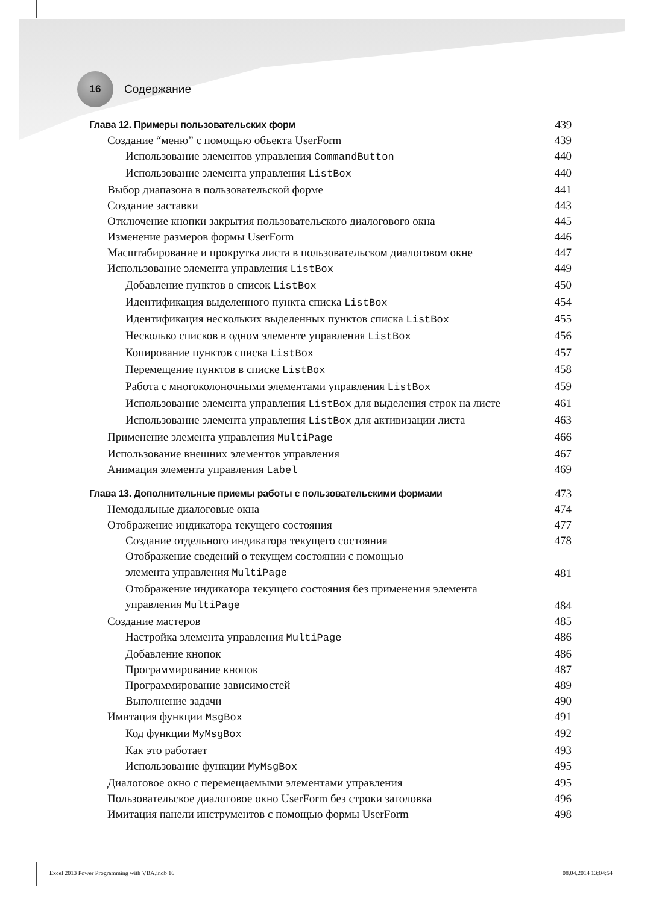16
Содержание
Глава 12. Примеры пользовательских форм 439
Создание “меню” с помощью объекта UserForm 439
Использование элементов управления CommandButton 440
Использование элемента управления ListBox 440
Выбор диапазона в пользовательской форме 441
Создание заставки 443
Отключение кнопки закрытия пользовательского диалогового окна 445
Изменение размеров формы UserForm 446
Масштабирование и прокрутка листа в пользовательском диалоговом окне 447
Использование элемента управления ListBox 449
Добавление пунктов в список ListBox 450
Идентификация выделенного пункта списка ListBox 454
Идентификация нескольких выделенных пунктов списка ListBox 455
Несколько списков в одном элементе управления ListBox 456
Копирование пунктов списка ListBox 457
Перемещение пунктов в списке ListBox 458
Работа с многоколоночными элементами управления ListBox 459
Использование элемента управления ListBox для выделения строк на листе 461
Использование элемента управления ListBox для активизации листа 463
Применение элемента управления MultiPage 466
Использование внешних элементов управления 467
Анимация элемента управления Label 469
Глава 13. Дополнительные приемы работы с пользовательскими формами 473
Немодальные диалоговые окна 474
Отображение индикатора текущего состояния 477
Создание отдельного индикатора текущего состояния 478
Отображение сведений о текущем состоянии с помощью
элемента управления MultiPage 481
Отображение индикатора текущего состояния без применения элемента
управления MultiPage 484
Создание мастеров 485
Настройка элемента управления MultiPage 486
Добавление кнопок 486
Программирование кнопок 487
Программирование зависимостей 489
Выполнение задачи 490
Имитация функции MsgBox 491
Код функции MyMsgBox 492
Как это работает 493
Использование функции MyMsgBox 495
Диалоговое окно с перемещаемыми элементами управления 495
Пользовательское диалоговое окно UserForm без строки заголовка 496
Имитация панели инструментов с помощью формы UserForm 498
Excel 2013 Power Programming with VBA.indb 16 08.04.2014 13:04:54